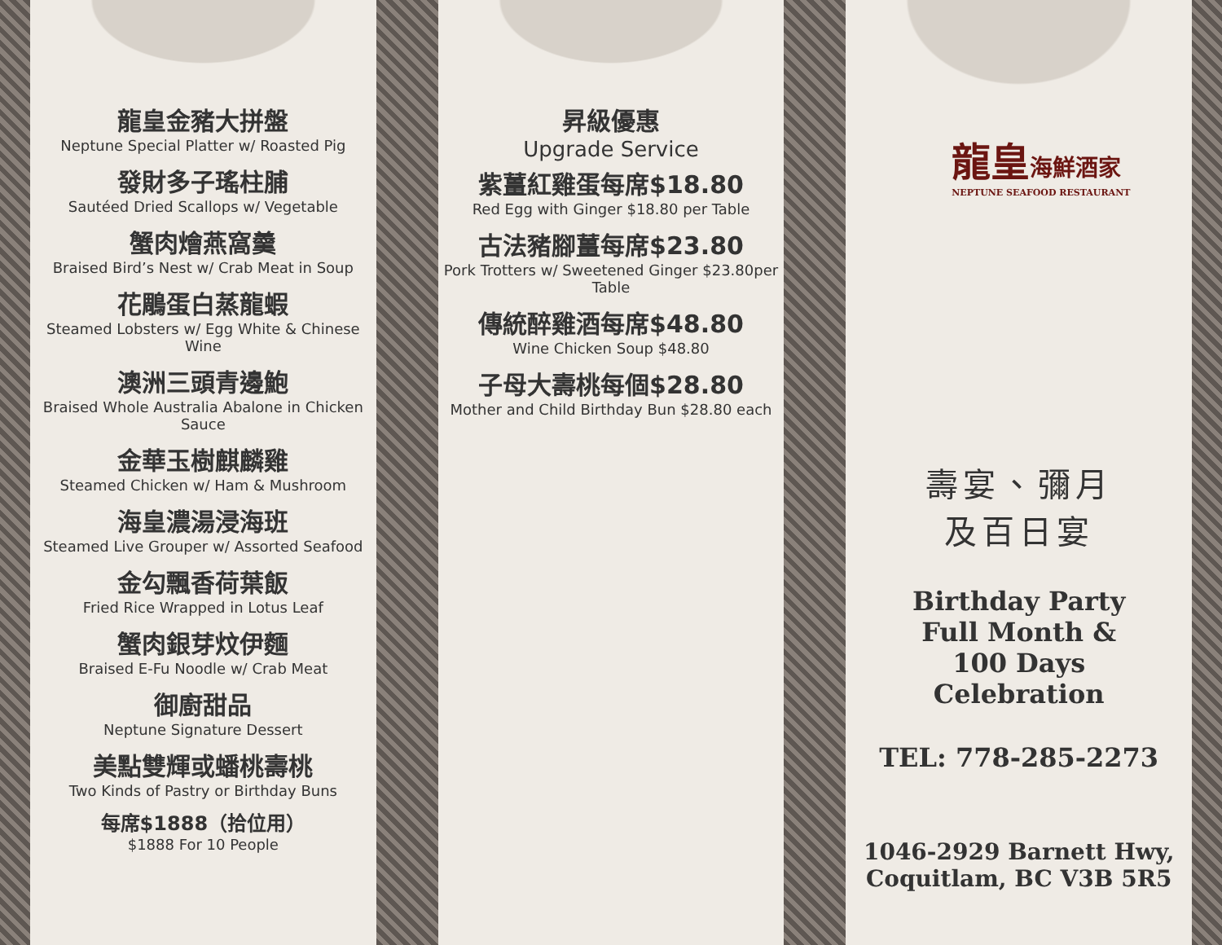龍皇金豬大拼盤
Neptune Special Platter w/ Roasted Pig
發財多子瑤柱脯
Sautéed Dried Scallops w/ Vegetable
蟹肉燴燕窩羹
Braised Bird’s Nest w/ Crab Meat in Soup
花鵰蛋白蒸龍蝦
Steamed Lobsters w/ Egg White & Chinese Wine
澳洲三頭青邊鮑
Braised Whole Australia Abalone in Chicken Sauce
金華玉樹麒麟雞
Steamed Chicken w/ Ham & Mushroom
海皇濃湯浸海班
Steamed Live Grouper w/ Assorted Seafood
金勾飄香荷葉飯
Fried Rice Wrapped in Lotus Leaf
蟹肉銀芽炆伊麵
Braised E-Fu Noodle w/ Crab Meat
御廚甜品
Neptune Signature Dessert
美點雙輝或蟠桃壽桃
Two Kinds of Pastry or Birthday Buns
每席$1888（拾位用）
$1888 For 10 People
昇級優惠
Upgrade Service
紫薑紅雞蛋每席$18.80
Red Egg with Ginger $18.80 per Table
古法豬腳薑每席$23.80
Pork Trotters w/ Sweetened Ginger $23.80per Table
傳統醉雞酒每席$48.80
Wine Chicken Soup $48.80
子母大壽桃每個$28.80
Mother and Child Birthday Bun $28.80 each
龍皇海鮮酒家
NEPTUNE SEAFOOD RESTAURANT
壽宴、彌月
及百日宴
Birthday Party
Full Month &
100 Days
Celebration
TEL: 778-285-2273
1046-2929 Barnett Hwy,
Coquitlam, BC V3B 5R5